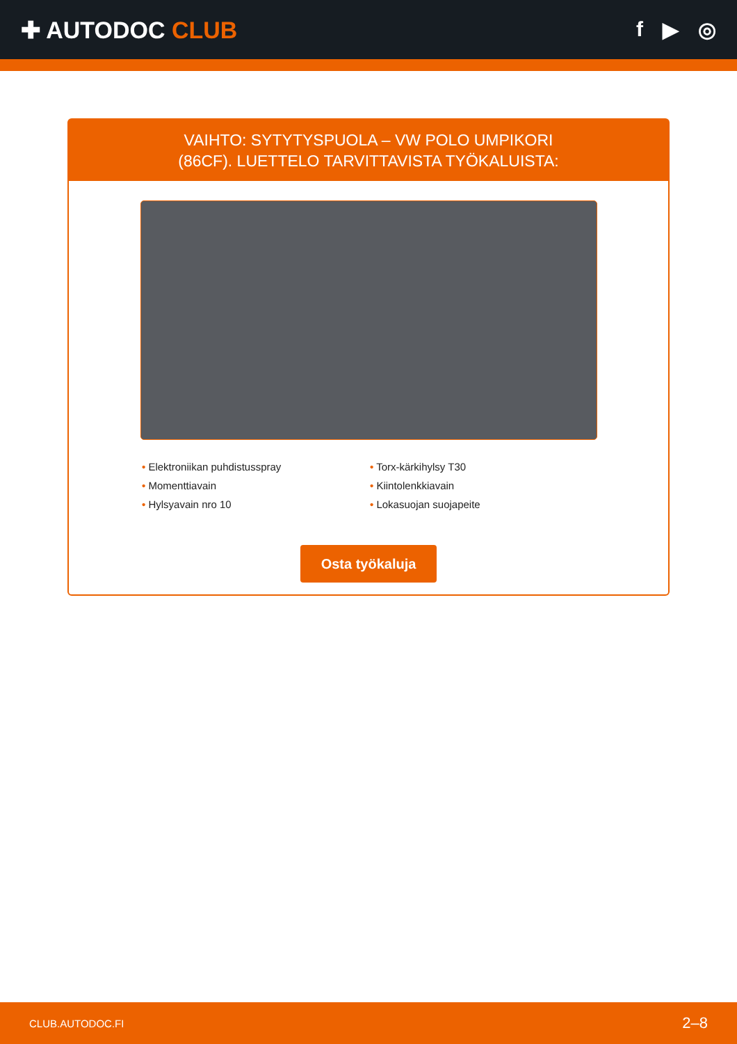✚ AUTODOC CLUB f ▶ ◎
VAIHTO: SYTYTYSPUOLA – VW POLO UMPIKORI
(86CF). LUETTELO TARVITTAVISTA TYÖKALUISTA:
• Elektroniikan puhdistusspray
• Momenttiavain
• Hylsyavain nro 10
• Torx-kärkihylsy T30
• Kiintolenkkiavain
• Lokasuojan suojapeite
Osta työkaluja
CLUB.AUTODOC.FI 2–8